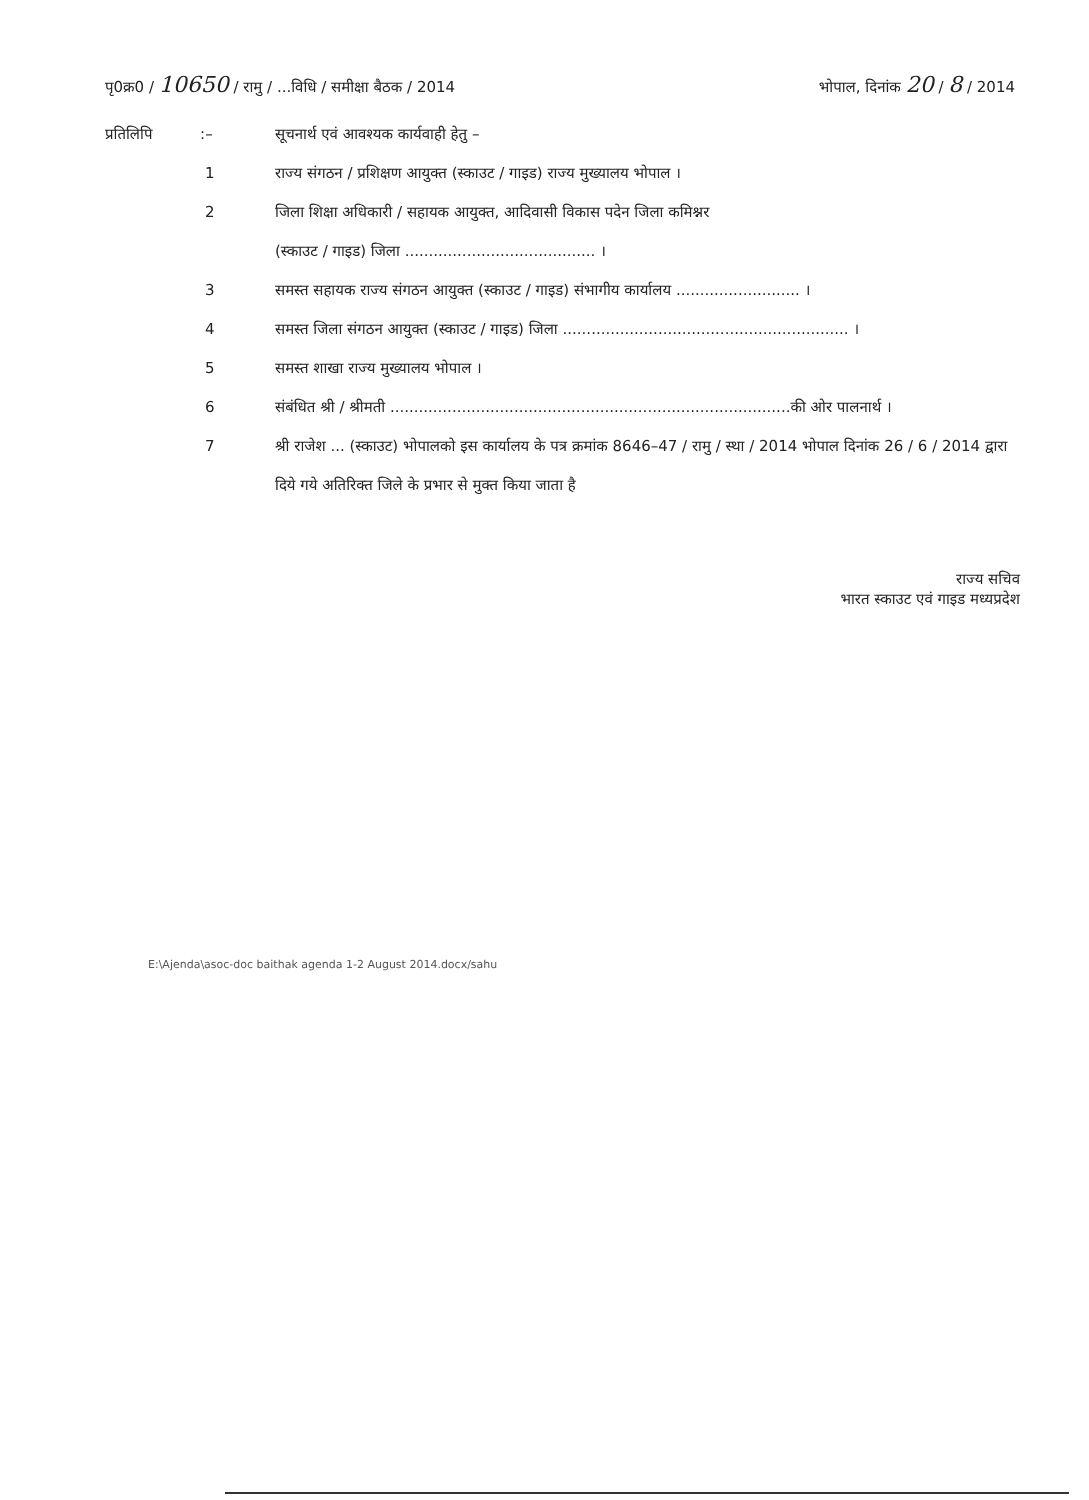पृ0क्र0 / 10650 / रामु / ...विधि / समीक्षा बैठक / 2014 भोपाल, दिनांक 20 / 8 / 2014
प्रतिलिपि :–
सूचनार्थ एवं आवश्यक कार्यवाही हेतु –
1 राज्य संगठन / प्रशिक्षण आयुक्त (स्काउट / गाइड) राज्य मुख्यालय भोपाल ।
2 जिला शिक्षा अधिकारी / सहायक आयुक्त, आदिवासी विकास पदेन जिला कमिश्नर
(स्काउट / गाइड) जिला ........................................ ।
3 समस्त सहायक राज्य संगठन आयुक्त (स्काउट / गाइड) संभागीय कार्यालय .......................... ।
4 समस्त जिला संगठन आयुक्त (स्काउट / गाइड) जिला ............................................................ ।
5 समस्त शाखा राज्य मुख्यालय भोपाल ।
6 संबंधित श्री / श्रीमती ....................................................................................की ओर पालनार्थ ।
7 श्री राजेश ... (स्काउट) भोपालको इस कार्यालय के पत्र क्रमांक 8646–47 / रामु / स्था / 2014 भोपाल दिनांक 26 / 6 / 2014 द्वारा दिये गये अतिरिक्त जिले के प्रभार से मुक्त किया जाता है
राज्य सचिव
भारत स्काउट एवं गाइड मध्यप्रदेश
E:\Ajenda\asoc-doc baithak agenda 1-2 August 2014.docx/sahu